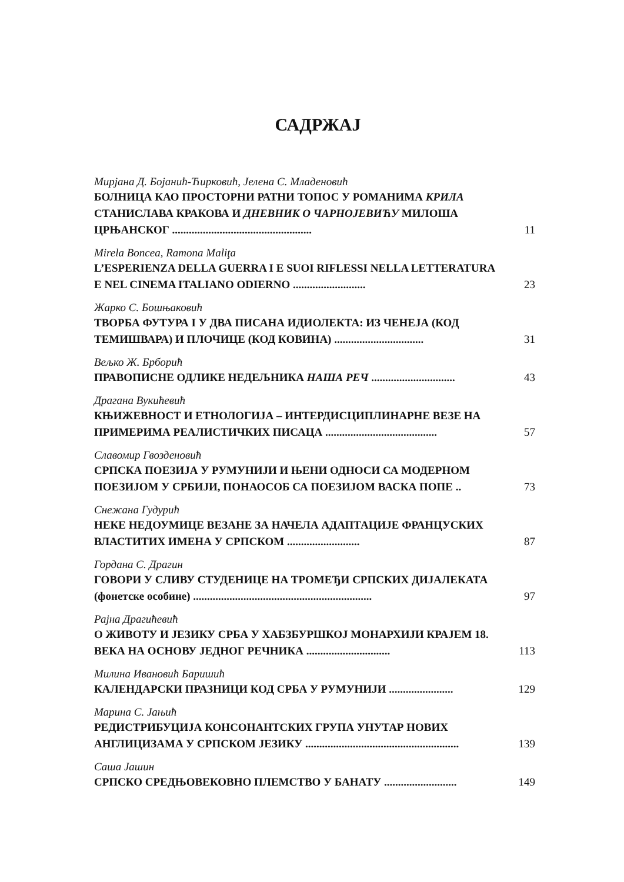САДРЖАЈ
Мирјана Д. Бојанић-Ћирковић, Јелена С. Младеновић
БОЛНИЦА КАО ПРОСТОРНИ РАТНИ ТОПОС У РОМАНИМА КРИЛА СТАНИСЛАВА КРАКОВА И ДНЕВНИК О ЧАРНОЈЕВИЋУ МИЛОША ЦРЊАНСКОГ ..................................................
11
Mirela Boncea, Ramona Maliţa
L’ESPERIENZA DELLA GUERRA I E SUOI RIFLESSI NELLA LETTERATURA E NEL CINEMA ITALIANO ODIERNO ..........................
23
Жарко С. Бошњаковић
ТВОРБА ФУТУРА I У ДВА ПИСАНА ИДИОЛЕКТА: ИЗ ЧЕНЕЈА (КОД ТЕМИШВАРА) И ПЛОЧИЦЕ (КОД КОВИНА) ................................
31
Вељко Ж. Брборић
ПРАВОПИСНЕ ОДЛИКЕ НЕДЕЉНИКА НАША РЕЧ ..............................
43
Драгана Вукићевић
КЊИЖЕВНОСТ И ЕТНОЛОГИЈА – ИНТЕРДИСЦИПЛИНАРНЕ ВЕЗЕ НА ПРИМЕРИМА РЕАЛИСТИЧКИХ ПИСАЦА ........................................
57
Славомир Гвозденовић
СРПСКА ПОЕЗИЈА У РУМУНИЈИ И ЊЕНИ ОДНОСИ СА МОДЕРНОМ ПОЕЗИЈОМ У СРБИЈИ, ПОНАОСОБ СА ПОЕЗИЈОМ ВАСКА ПОПЕ ..
73
Снежана Гудурић
НЕКЕ НЕДОУМИЦЕ ВЕЗАНЕ ЗА НАЧЕЛА АДАПТАЦИЈЕ ФРАНЦУСКИХ ВЛАСТИТИХ ИМЕНА У СРПСКОМ ..........................
87
Гордана С. Драгин
ГОВОРИ У СЛИВУ СТУДЕНИЦЕ НА ТРОМЕЂИ СРПСКИХ ДИЈАЛЕКАТА (фонетске особине) ................................................................
97
Рајна Драгићевић
О ЖИВОТУ И ЈЕЗИКУ СРБА У ХАБЗБУРШКОЈ МОНАРХИЈИ КРАЈЕМ 18. ВЕКА НА ОСНОВУ ЈЕДНОГ РЕЧНИКА ..............................
113
Милина Ивановић Баришић
КАЛЕНДАРСКИ ПРАЗНИЦИ КОД СРБА У РУМУНИЈИ .......................
129
Марина С. Јањић
РЕДИСТРИБУЦИЈА КОНСОНАНТСКИХ ГРУПА УНУТАР НОВИХ АНГЛИЦИЗАМА У СРПСКОМ ЈЕЗИКУ .......................................................
139
Саша Јашин
СРПСКО СРЕДЊОВЕКОВНО ПЛЕМСТВО У БАНАТУ ..........................
149